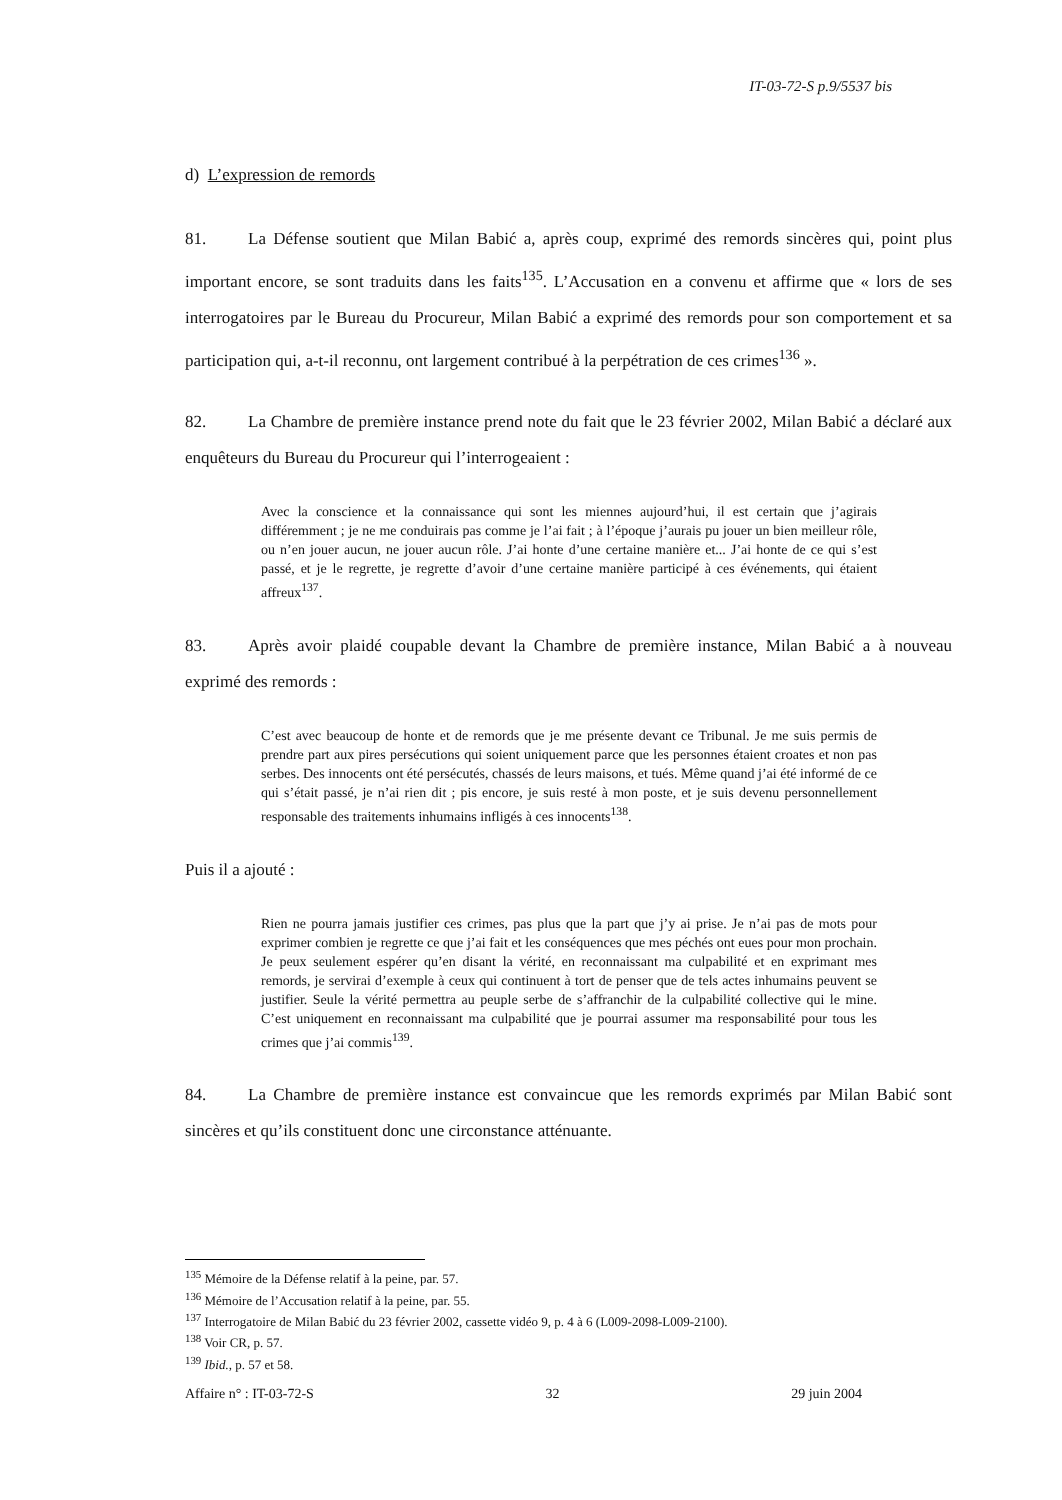IT-03-72-S p.9/5537 bis
d) L’expression de remords
81. La Défense soutient que Milan Babić a, après coup, exprimé des remords sincères qui, point plus important encore, se sont traduits dans les faits<sup>135</sup>. L’Accusation en a convenu et affirme que « lors de ses interrogatoires par le Bureau du Procureur, Milan Babić a exprimé des remords pour son comportement et sa participation qui, a-t-il reconnu, ont largement contribué à la perpétration de ces crimes<sup>136</sup> ».
82. La Chambre de première instance prend note du fait que le 23 février 2002, Milan Babić a déclaré aux enquêteurs du Bureau du Procureur qui l’interrogeaient :
Avec la conscience et la connaissance qui sont les miennes aujourd’hui, il est certain que j’agirais différemment ; je ne me conduirais pas comme je l’ai fait ; à l’époque j’aurais pu jouer un bien meilleur rôle, ou n’en jouer aucun, ne jouer aucun rôle. J’ai honte d’une certaine manière et... J’ai honte de ce qui s’est passé, et je le regrette, je regrette d’avoir d’une certaine manière participé à ces événements, qui étaient affreux<sup>137</sup>.
83. Après avoir plaidé coupable devant la Chambre de première instance, Milan Babić a à nouveau exprimé des remords :
C’est avec beaucoup de honte et de remords que je me présente devant ce Tribunal. Je me suis permis de prendre part aux pires persécutions qui soient uniquement parce que les personnes étaient croates et non pas serbes. Des innocents ont été persécutés, chassés de leurs maisons, et tués. Même quand j’ai été informé de ce qui s’était passé, je n’ai rien dit ; pis encore, je suis resté à mon poste, et je suis devenu personnellement responsable des traitements inhumains infligés à ces innocents<sup>138</sup>.
Puis il a ajouté :
Rien ne pourra jamais justifier ces crimes, pas plus que la part que j’y ai prise. Je n’ai pas de mots pour exprimer combien je regrette ce que j’ai fait et les conséquences que mes péchés ont eues pour mon prochain. Je peux seulement espérer qu’en disant la vérité, en reconnaissant ma culpabilité et en exprimant mes remords, je servirai d’exemple à ceux qui continuent à tort de penser que de tels actes inhumains peuvent se justifier. Seule la vérité permettra au peuple serbe de s’affranchir de la culpabilité collective qui le mine. C’est uniquement en reconnaissant ma culpabilité que je pourrai assumer ma responsabilité pour tous les crimes que j’ai commis<sup>139</sup>.
84. La Chambre de première instance est convaincue que les remords exprimés par Milan Babić sont sincères et qu’ils constituent donc une circonstance atténuante.
<sup>135</sup> Mémoire de la Défense relatif à la peine, par. 57.
<sup>136</sup> Mémoire de l’Accusation relatif à la peine, par. 55.
<sup>137</sup> Interrogatoire de Milan Babić du 23 février 2002, cassette vidéo 9, p. 4 à 6 (L009-2098-L009-2100).
<sup>138</sup> Voir CR, p. 57.
<sup>139</sup> Ibid., p. 57 et 58.
Affaire n° : IT-03-72-S 32 29 juin 2004